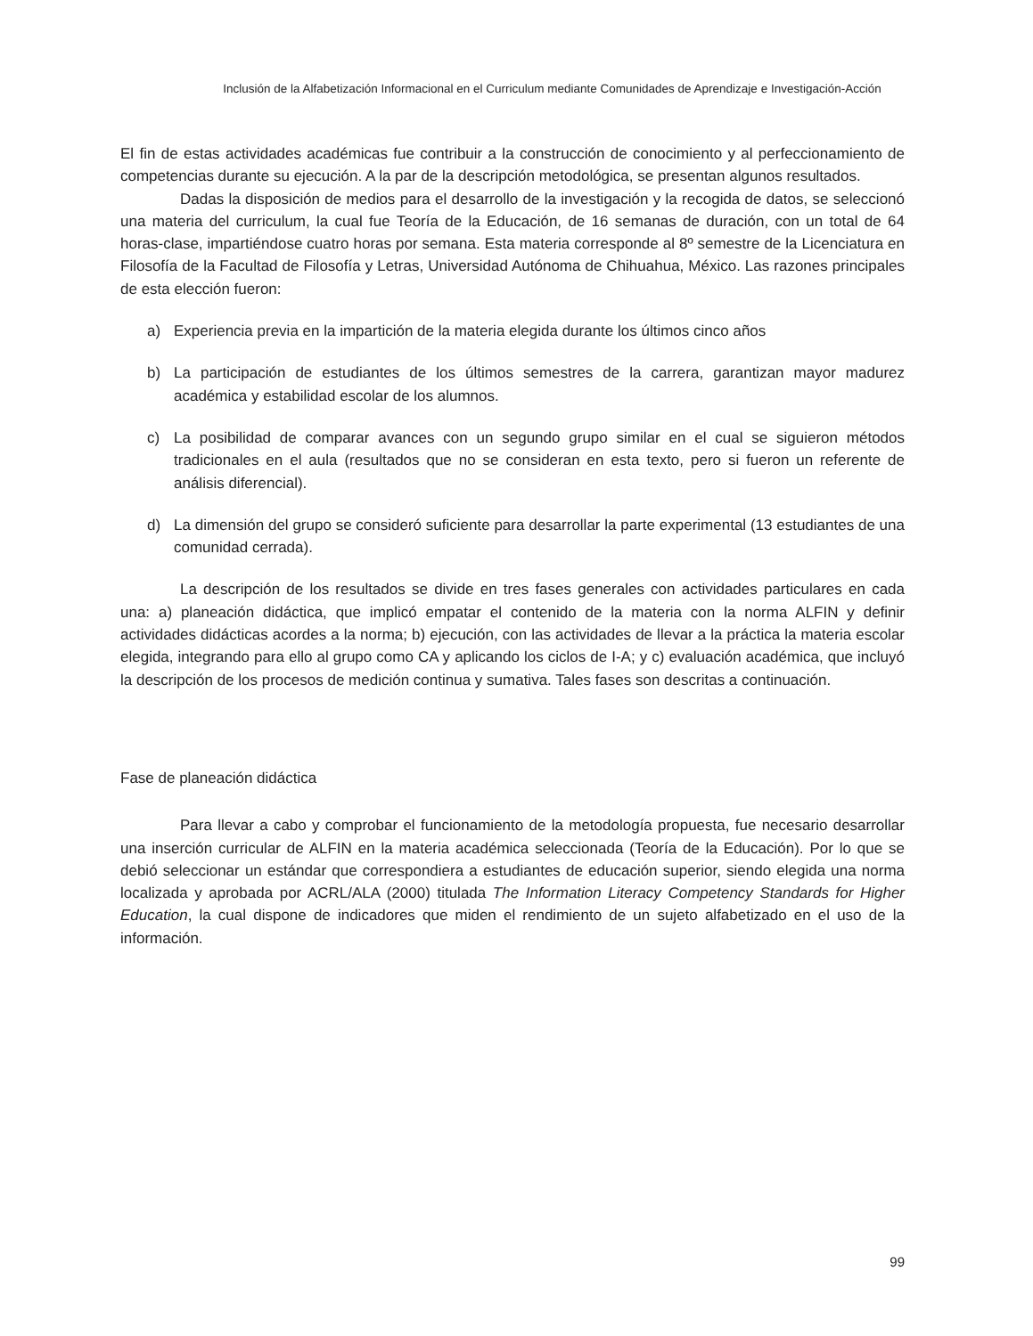Inclusión de la Alfabetización Informacional en el Curriculum mediante Comunidades de Aprendizaje e Investigación-Acción
El fin de estas actividades académicas fue contribuir a la construcción de conocimiento y al perfeccionamiento de competencias durante su ejecución. A la par de la descripción metodológica, se presentan algunos resultados.
Dadas la disposición de medios para el desarrollo de la investigación y la recogida de datos, se seleccionó una materia del curriculum, la cual fue Teoría de la Educación, de 16 semanas de duración, con un total de 64 horas-clase, impartiéndose cuatro horas por semana. Esta materia corresponde al 8º semestre de la Licenciatura en Filosofía de la Facultad de Filosofía y Letras, Universidad Autónoma de Chihuahua, México. Las razones principales de esta elección fueron:
a) Experiencia previa en la impartición de la materia elegida durante los últimos cinco años
b) La participación de estudiantes de los últimos semestres de la carrera, garantizan mayor madurez académica y estabilidad escolar de los alumnos.
c) La posibilidad de comparar avances con un segundo grupo similar en el cual se siguieron métodos tradicionales en el aula (resultados que no se consideran en esta texto, pero si fueron un referente de análisis diferencial).
d) La dimensión del grupo se consideró suficiente para desarrollar la parte experimental (13 estudiantes de una comunidad cerrada).
La descripción de los resultados se divide en tres fases generales con actividades particulares en cada una: a) planeación didáctica, que implicó empatar el contenido de la materia con la norma ALFIN y definir actividades didácticas acordes a la norma; b) ejecución, con las actividades de llevar a la práctica la materia escolar elegida, integrando para ello al grupo como CA y aplicando los ciclos de I-A; y c) evaluación académica, que incluyó la descripción de los procesos de medición continua y sumativa. Tales fases son descritas a continuación.
Fase de planeación didáctica
Para llevar a cabo y comprobar el funcionamiento de la metodología propuesta, fue necesario desarrollar una inserción curricular de ALFIN en la materia académica seleccionada (Teoría de la Educación). Por lo que se debió seleccionar un estándar que correspondiera a estudiantes de educación superior, siendo elegida una norma localizada y aprobada por ACRL/ALA (2000) titulada The Information Literacy Competency Standards for Higher Education, la cual dispone de indicadores que miden el rendimiento de un sujeto alfabetizado en el uso de la información.
99